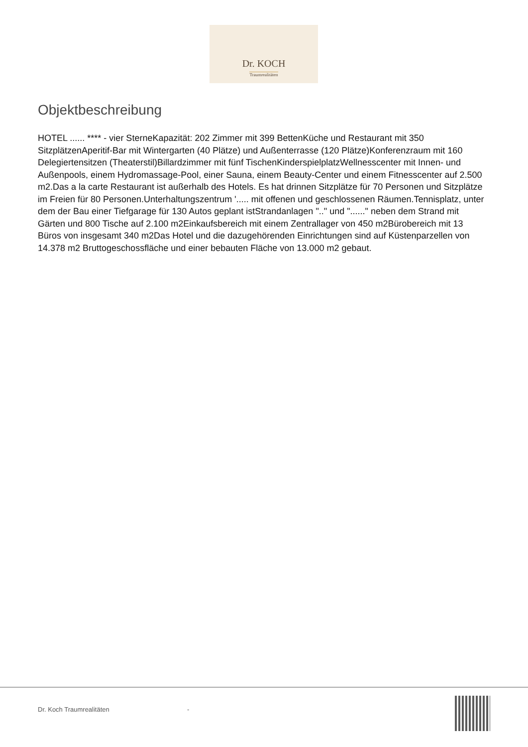Dr. KOCH
Traumrealitäten
Objektbeschreibung
HOTEL ...... **** - vier SterneKapazität: 202 Zimmer mit 399 BettenKüche und Restaurant mit 350 SitzplätzenAperitif-Bar mit Wintergarten (40 Plätze) und Außenterrasse (120 Plätze)Konferenzraum mit 160 Delegiertensitzen (Theaterstil)Billardzimmer mit fünf TischenKinderspielplatzWellnesscenter mit Innen- und Außenpools, einem Hydromassage-Pool, einer Sauna, einem Beauty-Center und einem Fitnesscenter auf 2.500 m2.Das a la carte Restaurant ist außerhalb des Hotels. Es hat drinnen Sitzplätze für 70 Personen und Sitzplätze im Freien für 80 Personen.Unterhaltungszentrum '..... mit offenen und geschlossenen Räumen.Tennisplatz, unter dem der Bau einer Tiefgarage für 130 Autos geplant istStrandanlagen ".." und "......" neben dem Strand mit Gärten und 800 Tische auf 2.100 m2Einkaufsbereich mit einem Zentrallager von 450 m2Bürobereich mit 13 Büros von insgesamt 340 m2Das Hotel und die dazugehörenden Einrichtungen sind auf Küstenparzellen von 14.378 m2 Bruttogeschossfläche und einer bebauten Fläche von 13.000 m2 gebaut.
Dr. Koch Traumrealitäten -